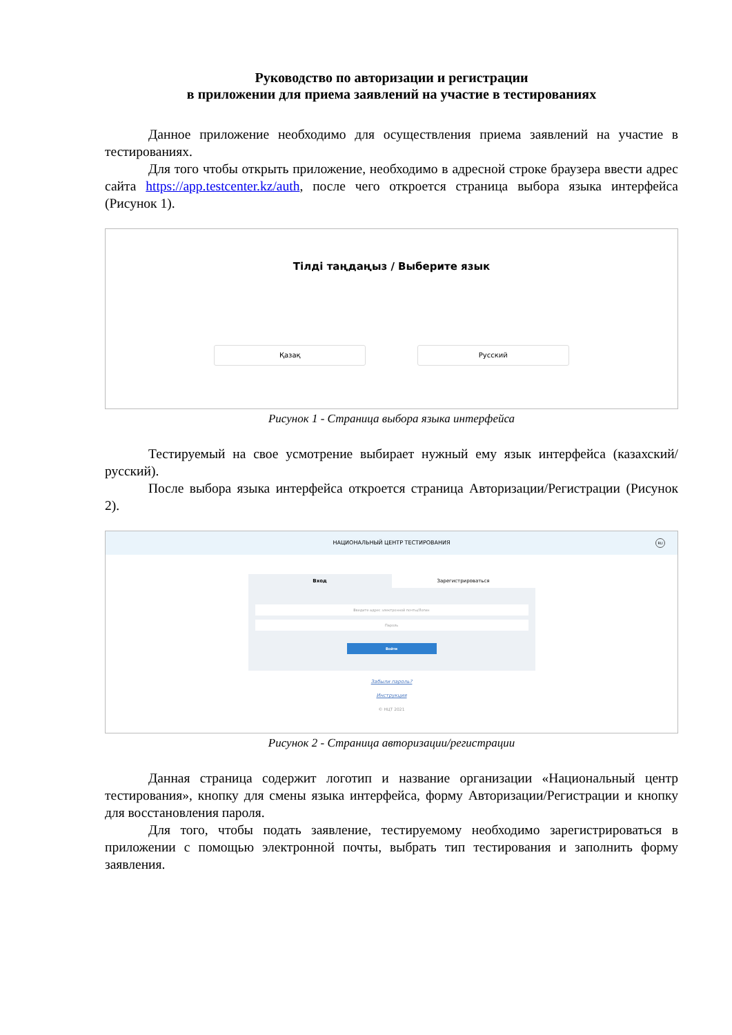Руководство по авторизации и регистрации
в приложении для приема заявлений на участие в тестированиях
Данное приложение необходимо для осуществления приема заявлений на участие в тестированиях.
Для того чтобы открыть приложение, необходимо в адресной строке браузера ввести адрес сайта https://app.testcenter.kz/auth, после чего откроется страница выбора языка интерфейса (Рисунок 1).
Тілді таңдаңыз / Выберите язык
Қазақ Русский
Рисунок 1 - Страница выбора языка интерфейса
Тестируемый на свое усмотрение выбирает нужный ему язык интерфейса (казахский/русский).
После выбора языка интерфейса откроется страница Авторизации/Регистрации (Рисунок 2).
НАЦИОНАЛЬНЫЙ ЦЕНТР ТЕСТИРОВАНИЯ
RU
Вход Зарегистрироваться
Введите адрес электронной почты/Логин
Пароль
Войти
Забыли пароль?
Инструкция
© НЦТ 2021
Рисунок 2 - Страница авторизации/регистрации
Данная страница содержит логотип и название организации «Национальный центр тестирования», кнопку для смены языка интерфейса, форму Авторизации/Регистрации и кнопку для восстановления пароля.
Для того, чтобы подать заявление, тестируемому необходимо зарегистрироваться в приложении с помощью электронной почты, выбрать тип тестирования и заполнить форму заявления.